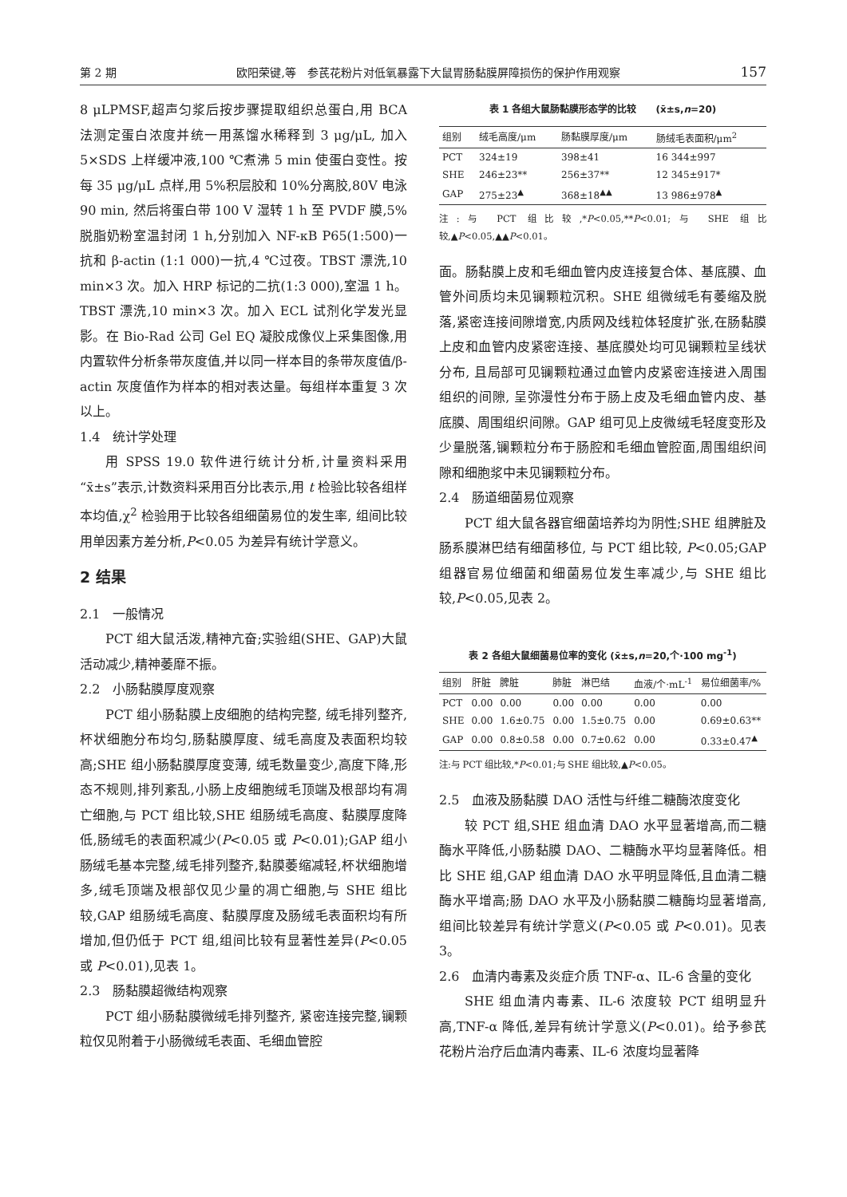第 2 期 欧阳荣键,等　参芪花粉片对低氧暴露下大鼠胃肠黏膜屏障损伤的保护作用观察 157
8 μLPMSF,超声匀浆后按步骤提取组织总蛋白,用 BCA 法测定蛋白浓度并统一用蒸馏水稀释到 3 μg/μL, 加入 5×SDS 上样缓冲液,100 ℃煮沸 5 min 使蛋白变性。按每 35 μg/μL 点样,用 5%积层胶和 10%分离胶,80V 电泳 90 min, 然后将蛋白带 100 V 湿转 1 h 至 PVDF 膜,5%脱脂奶粉室温封闭 1 h,分别加入 NF-κB P65(1:500)一抗和 β-actin (1:1 000)一抗,4 ℃过夜。TBST 漂洗,10 min×3 次。加入 HRP 标记的二抗(1:3 000),室温 1 h。TBST 漂洗,10 min×3 次。加入 ECL 试剂化学发光显影。在 Bio-Rad 公司 Gel EQ 凝胶成像仪上采集图像,用内置软件分析条带灰度值,并以同一样本目的条带灰度值/β-actin 灰度值作为样本的相对表达量。每组样本重复 3 次以上。
1.4　统计学处理
用 SPSS 19.0 软件进行统计分析,计量资料采用“x̄±s”表示,计数资料采用百分比表示,用 t 检验比较各组样本均值,χ<sup>2</sup> 检验用于比较各组细菌易位的发生率, 组间比较用单因素方差分析,P<0.05 为差异有统计学意义。
2 结果
2.1　一般情况
PCT 组大鼠活泼,精神亢奋;实验组(SHE、GAP)大鼠活动减少,精神萎靡不振。
2.2　小肠黏膜厚度观察
PCT 组小肠黏膜上皮细胞的结构完整, 绒毛排列整齐,杯状细胞分布均匀,肠黏膜厚度、绒毛高度及表面积均较高;SHE 组小肠黏膜厚度变薄, 绒毛数量变少,高度下降,形态不规则,排列紊乱,小肠上皮细胞绒毛顶端及根部均有凋亡细胞,与 PCT 组比较,SHE 组肠绒毛高度、黏膜厚度降低,肠绒毛的表面积减少(P<0.05 或 P<0.01);GAP 组小肠绒毛基本完整,绒毛排列整齐,黏膜萎缩减轻,杯状细胞增多,绒毛顶端及根部仅见少量的凋亡细胞,与 SHE 组比较,GAP 组肠绒毛高度、黏膜厚度及肠绒毛表面积均有所增加,但仍低于 PCT 组,组间比较有显著性差异(P<0.05 或 P<0.01),见表 1。
2.3　肠黏膜超微结构观察
PCT 组小肠黏膜微绒毛排列整齐, 紧密连接完整,镧颗粒仅见附着于小肠微绒毛表面、毛细血管腔
表 1 各组大鼠肠黏膜形态学的比较　　(x̄±s,n=20)
| 组别 | 绒毛高度/μm | 肠黏膜厚度/μm | 肠绒毛表面积/μm<sup>2</sup> |
| --- | --- | --- | --- |
| PCT | 324±19 | 398±41 | 16 344±997 |
| SHE | 246±23** | 256±37** | 12 345±917* |
| GAP | 275±23<sup>▲</sup> | 368±18<sup>▲▲</sup> | 13 986±978<sup>▲</sup> |
注:与 PCT 组比较,*P<0.05,**P<0.01;与 SHE 组比较,▲P<0.05,▲▲P<0.01。
面。肠黏膜上皮和毛细血管内皮连接复合体、基底膜、血管外间质均未见镧颗粒沉积。SHE 组微绒毛有萎缩及脱落,紧密连接间隙增宽,内质网及线粒体轻度扩张,在肠黏膜上皮和血管内皮紧密连接、基底膜处均可见镧颗粒呈线状分布, 且局部可见镧颗粒通过血管内皮紧密连接进入周围组织的间隙, 呈弥漫性分布于肠上皮及毛细血管内皮、基底膜、周围组织间隙。GAP 组可见上皮微绒毛轻度变形及少量脱落,镧颗粒分布于肠腔和毛细血管腔面,周围组织间隙和细胞浆中未见镧颗粒分布。
2.4　肠道细菌易位观察
PCT 组大鼠各器官细菌培养均为阴性;SHE 组脾脏及肠系膜淋巴结有细菌移位, 与 PCT 组比较, P<0.05;GAP 组器官易位细菌和细菌易位发生率减少,与 SHE 组比较,P<0.05,见表 2。
表 2 各组大鼠细菌易位率的变化 (x̄±s,n=20,个·100 mg<sup>-1</sup>)
| 组别 | 肝脏 | 脾脏 | 肺脏 | 淋巴结 | 血液/个·mL<sup>-1</sup> | 易位细菌率/% |
| --- | --- | --- | --- | --- | --- | --- |
| PCT | 0.00 | 0.00 | 0.00 | 0.00 | 0.00 | 0.00 |
| SHE | 0.00 | 1.6±0.75 | 0.00 | 1.5±0.75 | 0.00 | 0.69±0.63** |
| GAP | 0.00 | 0.8±0.58 | 0.00 | 0.7±0.62 | 0.00 | 0.33±0.47<sup>▲</sup> |
注:与 PCT 组比较,*P<0.01;与 SHE 组比较,▲P<0.05。
2.5　血液及肠黏膜 DAO 活性与纤维二糖酶浓度变化
较 PCT 组,SHE 组血清 DAO 水平显著增高,而二糖酶水平降低,小肠黏膜 DAO、二糖酶水平均显著降低。相比 SHE 组,GAP 组血清 DAO 水平明显降低,且血清二糖酶水平增高;肠 DAO 水平及小肠黏膜二糖酶均显著增高, 组间比较差异有统计学意义(P<0.05 或 P<0.01)。见表 3。
2.6　血清内毒素及炎症介质 TNF-α、IL-6 含量的变化
SHE 组血清内毒素、IL-6 浓度较 PCT 组明显升高,TNF-α 降低,差异有统计学意义(P<0.01)。给予参芪花粉片治疗后血清内毒素、IL-6 浓度均显著降